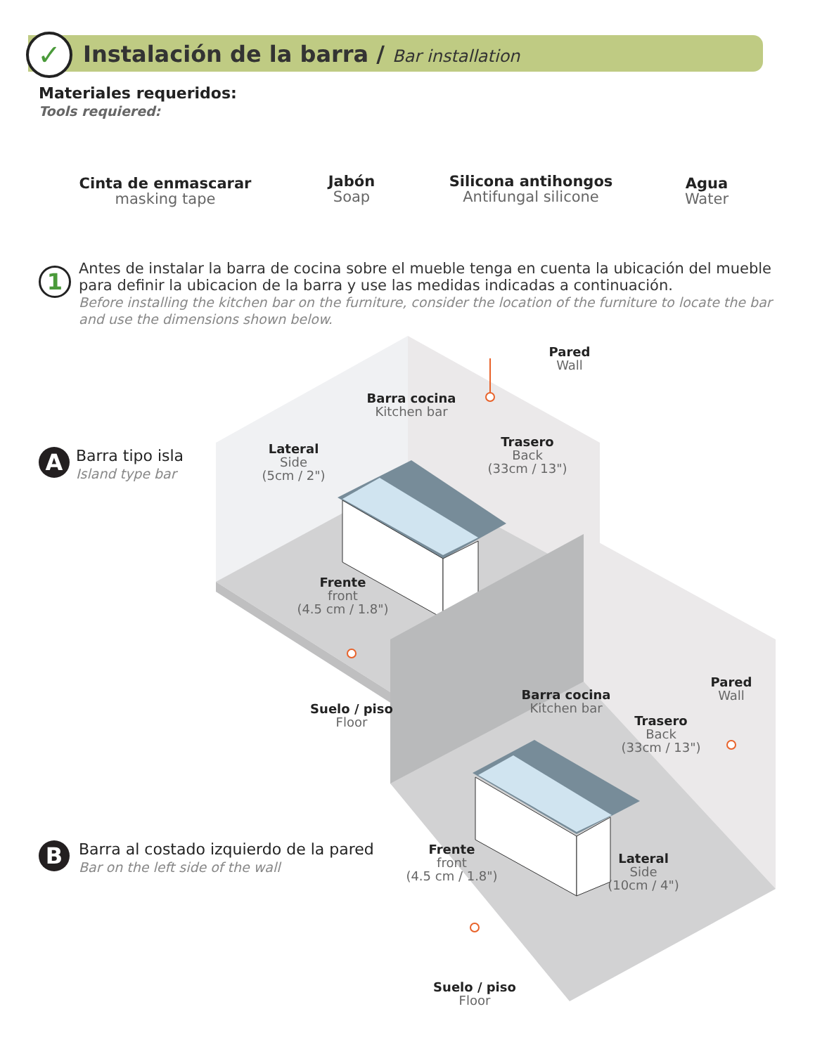✓
Instalación de la barra / Bar installation
Materiales requeridos:
Tools requiered:
Cinta de enmascarar
masking tape
Jabón
Soap
Silicona antihongos
Antifungal silicone
Agua
Water
1
Antes de instalar la barra de cocina sobre el mueble tenga en cuenta la ubicación del mueble para definir la ubicacion de la barra y use las medidas indicadas a continuación.
Before installing the kitchen bar on the furniture, consider the location of the furniture to locate the bar and use the dimensions shown below.
Pared
Wall
Barra cocina
Kitchen bar
Lateral
Side
(5cm / 2")
Trasero
Back
(33cm / 13")
Frente
front
(4.5 cm / 1.8")
Suelo / piso
Floor
A
Barra tipo isla
Island type bar
Pared
Wall
Barra cocina
Kitchen bar
Trasero
Back
(33cm / 13")
Frente
front
(4.5 cm / 1.8")
Lateral
Side
(10cm / 4")
Suelo / piso
Floor
B
Barra al costado izquierdo de la pared
Bar on the left side of the wall